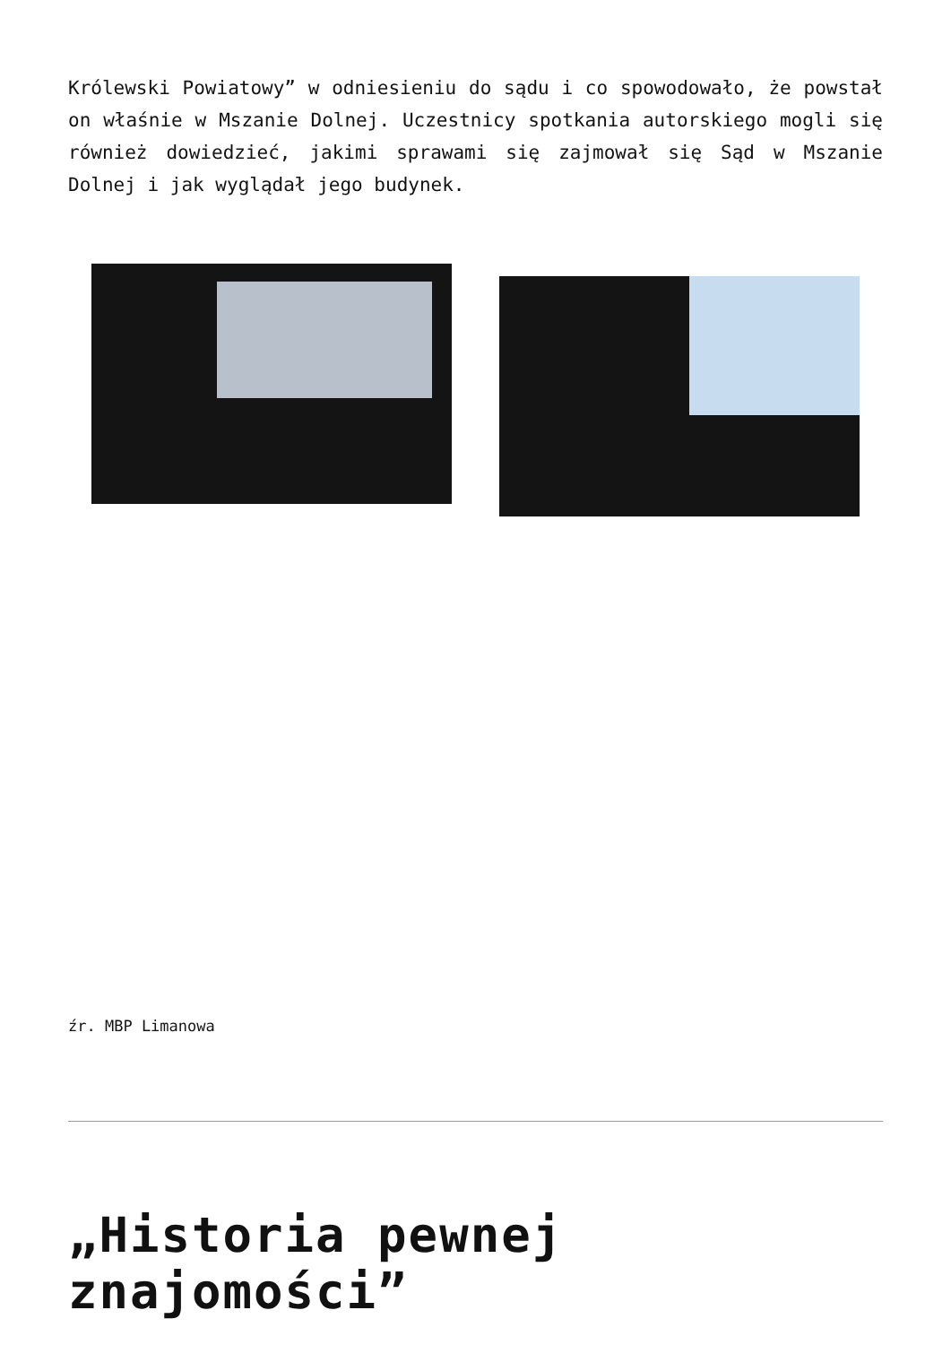Królewski Powiatowy” w odniesieniu do sądu i co spowodowało, że powstał on właśnie w Mszanie Dolnej. Uczestnicy spotkania autorskiego mogli się również dowiedzieć, jakimi sprawami się zajmował się Sąd w Mszanie Dolnej i jak wyglądał jego budynek.
źr. MBP Limanowa
„Historia pewnej znajomości”